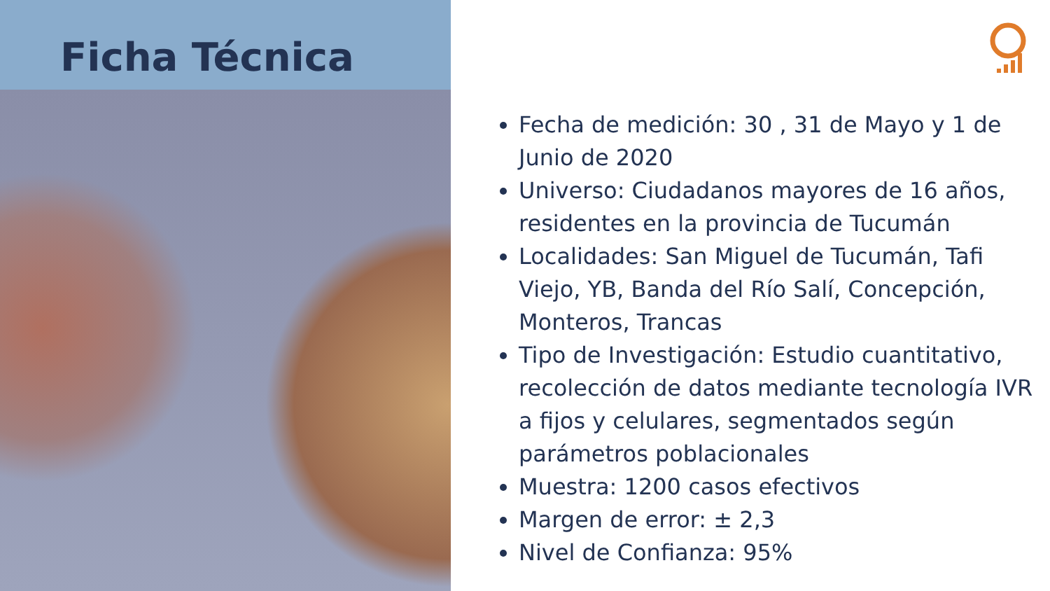Ficha Técnica
Fecha de medición: 30 , 31 de Mayo y 1 de Junio de 2020
Universo: Ciudadanos mayores de 16 años, residentes en la provincia de Tucumán
Localidades: San Miguel de Tucumán, Tafi Viejo, YB, Banda del Río Salí, Concepción, Monteros, Trancas
Tipo de Investigación: Estudio cuantitativo, recolección de datos mediante tecnología IVR a fijos y celulares, segmentados según parámetros poblacionales
Muestra: 1200 casos efectivos
Margen de error: ± 2,3
Nivel de Confianza: 95%